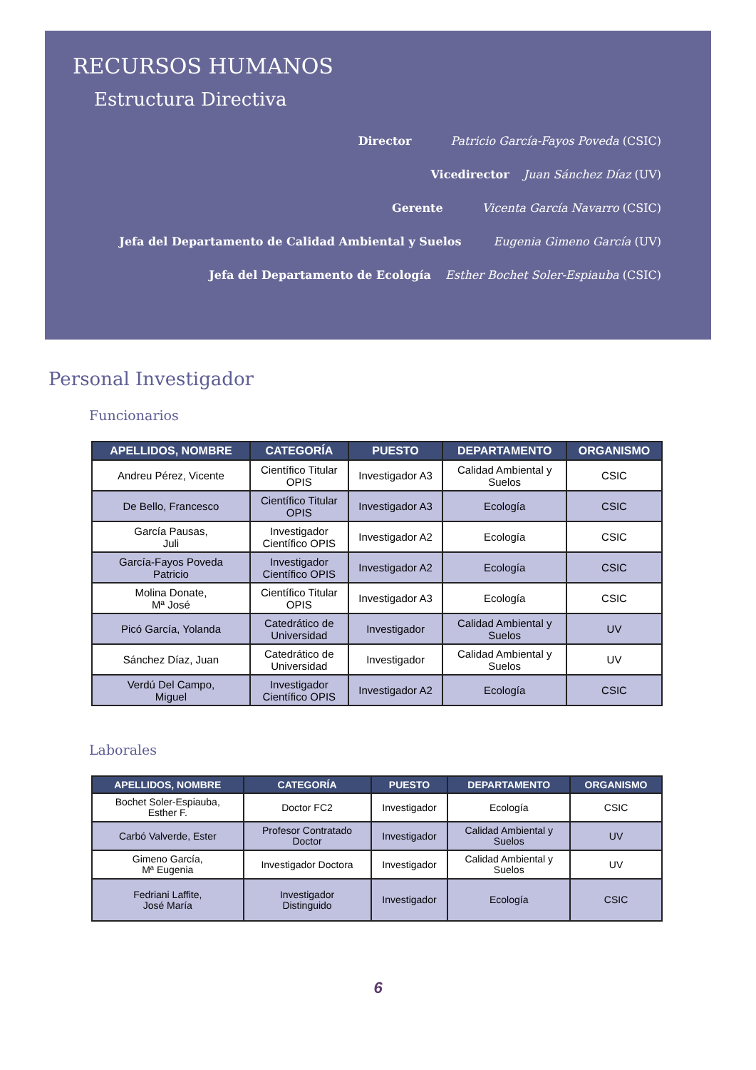RECURSOS HUMANOS
Estructura Directiva
Director Patricio García-Fayos Poveda (CSIC)
Vicedirector Juan Sánchez Díaz (UV)
Gerente Vicenta García Navarro (CSIC)
Jefa del Departamento de Calidad Ambiental y Suelos Eugenia Gimeno García (UV)
Jefa del Departamento de Ecología Esther Bochet Soler-Espiauba (CSIC)
Personal Investigador
Funcionarios
| APELLIDOS, NOMBRE | CATEGORÍA | PUESTO | DEPARTAMENTO | ORGANISMO |
| --- | --- | --- | --- | --- |
| Andreu Pérez, Vicente | Científico Titular OPIS | Investigador A3 | Calidad Ambiental y Suelos | CSIC |
| De Bello, Francesco | Científico Titular OPIS | Investigador A3 | Ecología | CSIC |
| García Pausas, Juli | Investigador Científico OPIS | Investigador A2 | Ecología | CSIC |
| García-Fayos Poveda Patricio | Investigador Científico OPIS | Investigador A2 | Ecología | CSIC |
| Molina Donate, Mª José | Científico Titular OPIS | Investigador A3 | Ecología | CSIC |
| Picó García, Yolanda | Catedrático de Universidad | Investigador | Calidad Ambiental y Suelos | UV |
| Sánchez Díaz, Juan | Catedrático de Universidad | Investigador | Calidad Ambiental y Suelos | UV |
| Verdú Del Campo, Miguel | Investigador Científico OPIS | Investigador A2 | Ecología | CSIC |
Laborales
| APELLIDOS, NOMBRE | CATEGORÍA | PUESTO | DEPARTAMENTO | ORGANISMO |
| --- | --- | --- | --- | --- |
| Bochet Soler-Espiauba, Esther F. | Doctor FC2 | Investigador | Ecología | CSIC |
| Carbó Valverde, Ester | Profesor Contratado Doctor | Investigador | Calidad Ambiental y Suelos | UV |
| Gimeno García, Mª Eugenia | Investigador Doctora | Investigador | Calidad Ambiental y Suelos | UV |
| Fedriani Laffite, José María | Investigador Distinguido | Investigador | Ecología | CSIC |
6